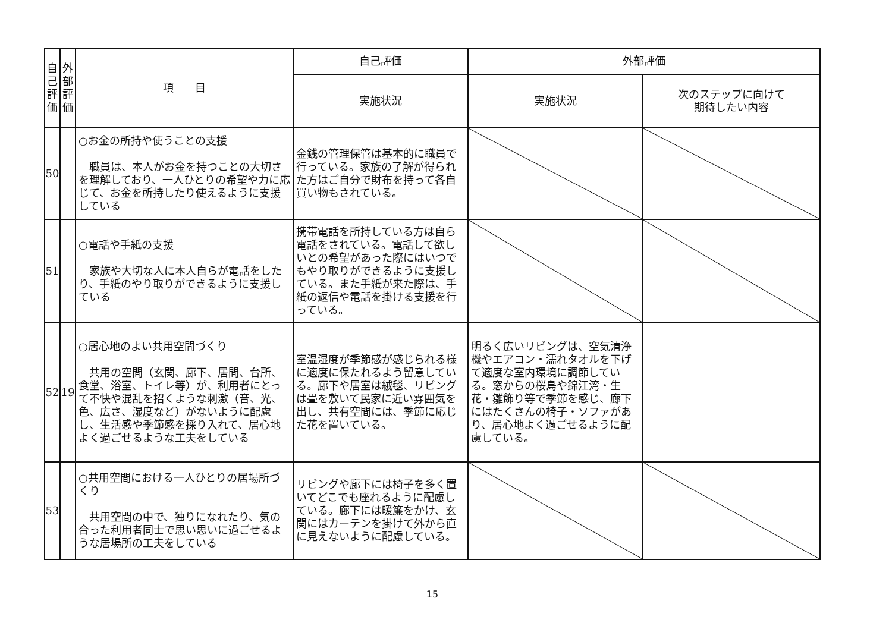| 自 己 評 価 | 外 部 評 価 | 項 目 | 自己評価 | 外部評価 | |
| --- | --- | --- | --- | --- | --- |
| | | | 実施状況 | 実施状況 | 次のステップに向けて 期待したい内容 |
| 50 | | ○お金の所持や使うことの支援 職員は、本人がお金を持つことの大切さを理解しており、一人ひとりの希望や力に応じて、お金を所持したり使えるように支援している | 金銭の管理保管は基本的に職員で行っている。家族の了解が得られた方はご自分で財布を持って各自買い物もされている。 | | |
| 51 | | ○電話や手紙の支援 家族や大切な人に本人自らが電話をしたり、手紙のやり取りができるように支援している | 携帯電話を所持している方は自ら電話をされている。電話して欲しいとの希望があった際にはいつでもやり取りができるように支援している。また手紙が来た際は、手紙の返信や電話を掛ける支援を行っている。 | | |
| 52 | 19 | ○居心地のよい共用空間づくり 共用の空間（玄関、廊下、居間、台所、食堂、浴室、トイレ等）が、利用者にとって不快や混乱を招くような刺激（音、光、色、広さ、湿度など）がないように配慮し、生活感や季節感を採り入れて、居心地よく過ごせるような工夫をしている | 室温湿度が季節感が感じられる様に適度に保たれるよう留意している。廊下や居室は絨毯、リビングは畳を敷いて民家に近い雰囲気を出し、共有空間には、季節に応じた花を置いている。 | 明るく広いリビングは、空気清浄機やエアコン・濡れタオルを下げて適度な室内環境に調節している。窓からの桜島や錦江湾・生花・雛飾り等で季節を感じ、廊下にはたくさんの椅子・ソファがあり、居心地よく過ごせるように配慮している。 | |
| 53 | | ○共用空間における一人ひとりの居場所づくり 共用空間の中で、独りになれたり、気の合った利用者同士で思い思いに過ごせるような居場所の工夫をしている | リビングや廊下には椅子を多く置いてどこでも座れるように配慮している。廊下には暖簾をかけ、玄関にはカーテンを掛けて外から直に見えないように配慮している。 | | |
15